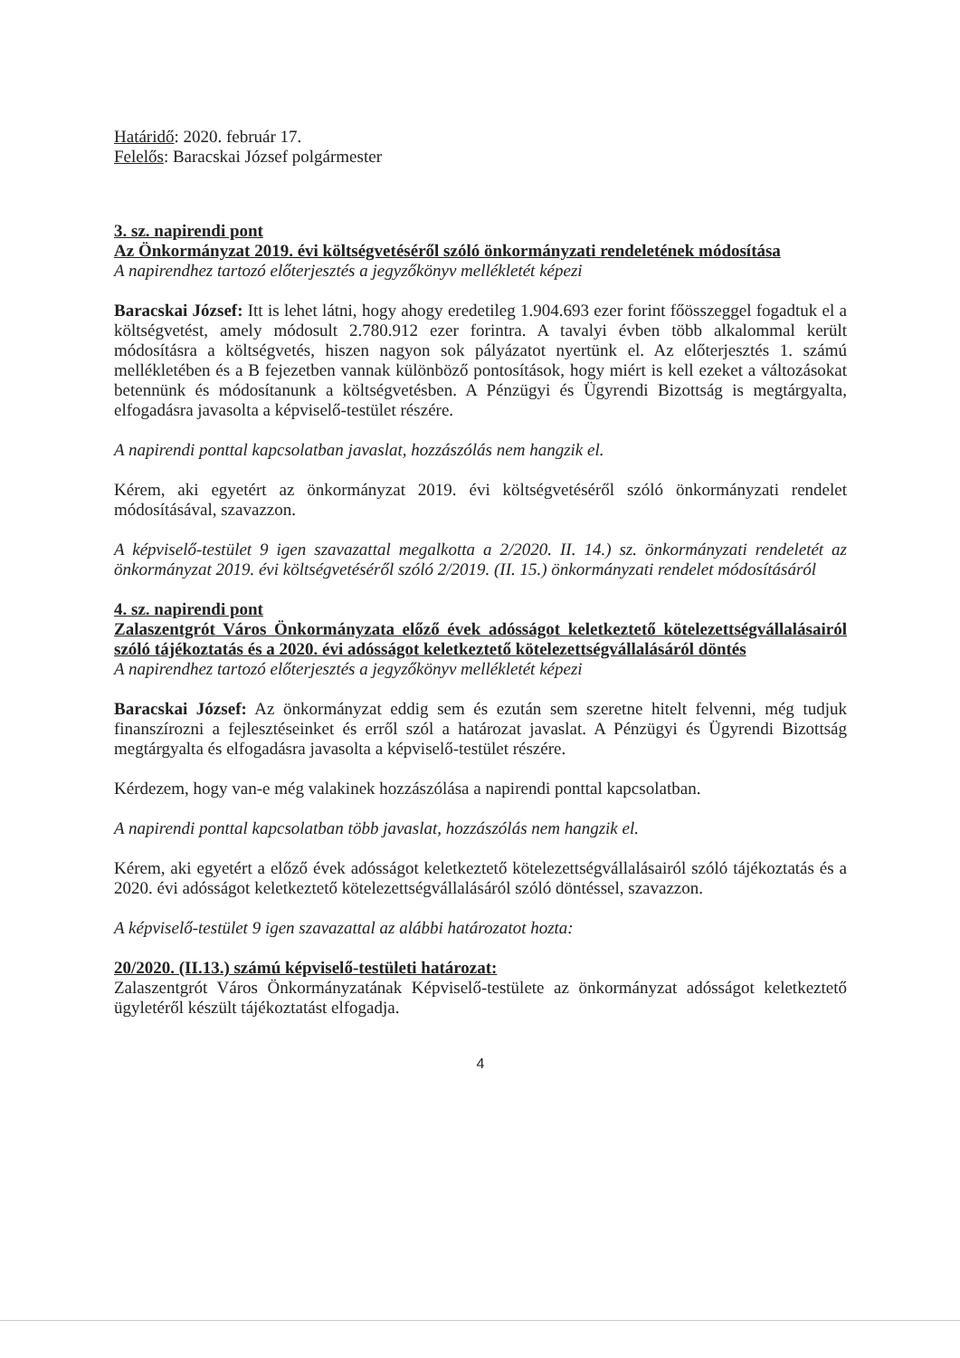Határidő: 2020. február 17.
Felelős: Baracskai József polgármester
3. sz. napirendi pont
Az Önkormányzat 2019. évi költségvetéséről szóló önkormányzati rendeletének módosítása
A napirendhez tartozó előterjesztés a jegyzőkönyv mellékletét képezi
Baracskai József: Itt is lehet látni, hogy ahogy eredetileg 1.904.693 ezer forint főösszeggel fogadtuk el a költségvetést, amely módosult 2.780.912 ezer forintra. A tavalyi évben több alkalommal került módosításra a költségvetés, hiszen nagyon sok pályázatot nyertünk el. Az előterjesztés 1. számú mellékletében és a B fejezetben vannak különböző pontosítások, hogy miért is kell ezeket a változásokat betennünk és módosítanunk a költségvetésben. A Pénzügyi és Ügyrendi Bizottság is megtárgyalta, elfogadásra javasolta a képviselő-testület részére.
A napirendi ponttal kapcsolatban javaslat, hozzászólás nem hangzik el.
Kérem, aki egyetért az önkormányzat 2019. évi költségvetéséről szóló önkormányzati rendelet módosításával, szavazzon.
A képviselő-testület 9 igen szavazattal megalkotta a 2/2020. II. 14.) sz. önkormányzati rendeletét az önkormányzat 2019. évi költségvetéséről szóló 2/2019. (II. 15.) önkormányzati rendelet módosításáról
4. sz. napirendi pont
Zalaszentgrót Város Önkormányzata előző évek adósságot keletkeztető kötelezettségvállalásairól szóló tájékoztatás és a 2020. évi adósságot keletkeztető kötelezettségvállalásáról döntés
A napirendhez tartozó előterjesztés a jegyzőkönyv mellékletét képezi
Baracskai József: Az önkormányzat eddig sem és ezután sem szeretne hitelt felvenni, még tudjuk finanszírozni a fejlesztéseinket és erről szól a határozat javaslat. A Pénzügyi és Ügyrendi Bizottság megtárgyalta és elfogadásra javasolta a képviselő-testület részére.
Kérdezem, hogy van-e még valakinek hozzászólása a napirendi ponttal kapcsolatban.
A napirendi ponttal kapcsolatban több javaslat, hozzászólás nem hangzik el.
Kérem, aki egyetért a előző évek adósságot keletkeztető kötelezettségvállalásairól szóló tájékoztatás és a 2020. évi adósságot keletkeztető kötelezettségvállalásáról szóló döntéssel, szavazzon.
A képviselő-testület 9 igen szavazattal az alábbi határozatot hozta:
20/2020. (II.13.) számú képviselő-testületi határozat:
Zalaszentgrót Város Önkormányzatának Képviselő-testülete az önkormányzat adósságot keletkeztető ügyletéről készült tájékoztatást elfogadja.
4